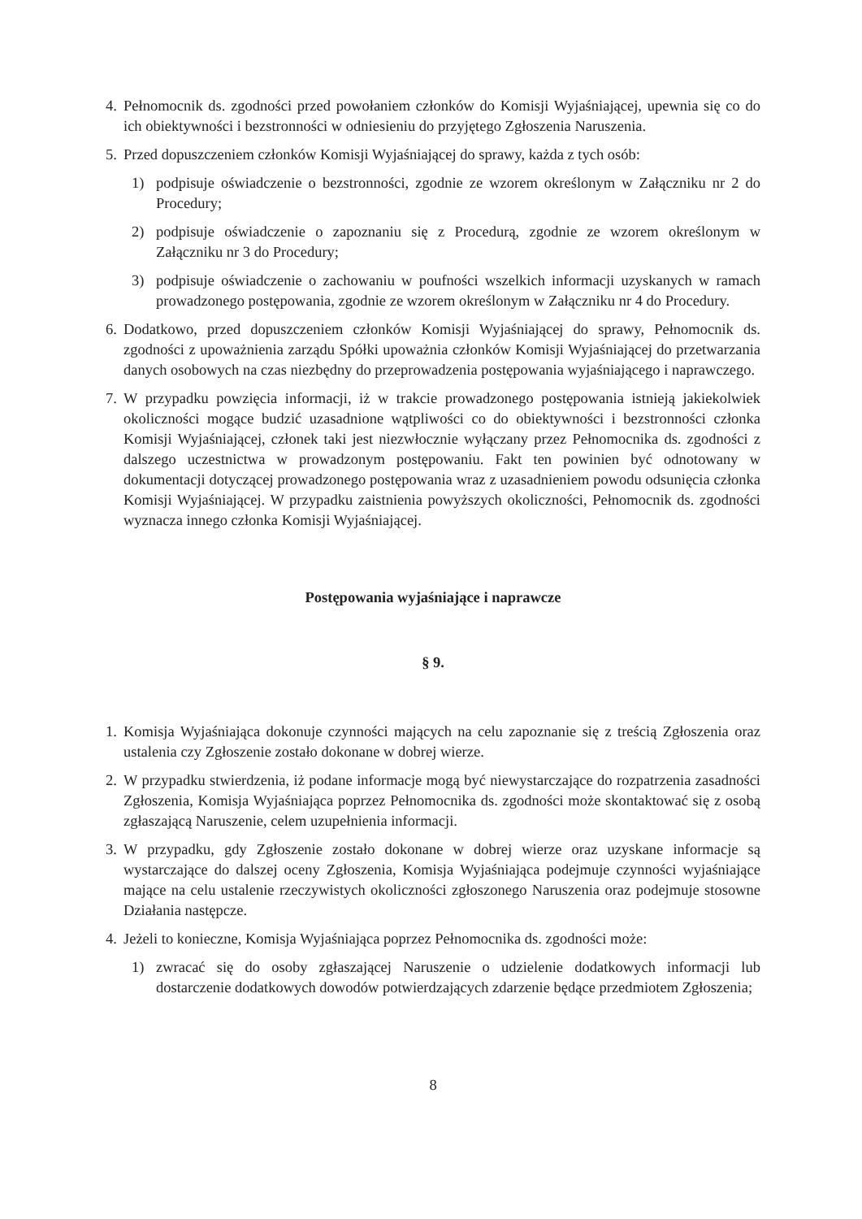4. Pełnomocnik ds. zgodności przed powołaniem członków do Komisji Wyjaśniającej, upewnia się co do ich obiektywności i bezstronności w odniesieniu do przyjętego Zgłoszenia Naruszenia.
5. Przed dopuszczeniem członków Komisji Wyjaśniającej do sprawy, każda z tych osób:
1) podpisuje oświadczenie o bezstronności, zgodnie ze wzorem określonym w Załączniku nr 2 do Procedury;
2) podpisuje oświadczenie o zapoznaniu się z Procedurą, zgodnie ze wzorem określonym w Załączniku nr 3 do Procedury;
3) podpisuje oświadczenie o zachowaniu w poufności wszelkich informacji uzyskanych w ramach prowadzonego postępowania, zgodnie ze wzorem określonym w Załączniku nr 4 do Procedury.
6. Dodatkowo, przed dopuszczeniem członków Komisji Wyjaśniającej do sprawy, Pełnomocnik ds. zgodności z upoważnienia zarządu Spółki upoważnia członków Komisji Wyjaśniającej do przetwarzania danych osobowych na czas niezbędny do przeprowadzenia postępowania wyjaśniającego i naprawczego.
7. W przypadku powzięcia informacji, iż w trakcie prowadzonego postępowania istnieją jakiekolwiek okoliczności mogące budzić uzasadnione wątpliwości co do obiektywności i bezstronności członka Komisji Wyjaśniającej, członek taki jest niezwłocznie wyłączany przez Pełnomocnika ds. zgodności z dalszego uczestnictwa w prowadzonym postępowaniu. Fakt ten powinien być odnotowany w dokumentacji dotyczącej prowadzonego postępowania wraz z uzasadnieniem powodu odsunięcia członka Komisji Wyjaśniającej. W przypadku zaistnienia powyższych okoliczności, Pełnomocnik ds. zgodności wyznacza innego członka Komisji Wyjaśniającej.
Postępowania wyjaśniające i naprawcze
§ 9.
1. Komisja Wyjaśniająca dokonuje czynności mających na celu zapoznanie się z treścią Zgłoszenia oraz ustalenia czy Zgłoszenie zostało dokonane w dobrej wierze.
2. W przypadku stwierdzenia, iż podane informacje mogą być niewystarczające do rozpatrzenia zasadności Zgłoszenia, Komisja Wyjaśniająca poprzez Pełnomocnika ds. zgodności może skontaktować się z osobą zgłaszającą Naruszenie, celem uzupełnienia informacji.
3. W przypadku, gdy Zgłoszenie zostało dokonane w dobrej wierze oraz uzyskane informacje są wystarczające do dalszej oceny Zgłoszenia, Komisja Wyjaśniająca podejmuje czynności wyjaśniające mające na celu ustalenie rzeczywistych okoliczności zgłoszonego Naruszenia oraz podejmuje stosowne Działania następcze.
4. Jeżeli to konieczne, Komisja Wyjaśniająca poprzez Pełnomocnika ds. zgodności może:
1) zwracać się do osoby zgłaszającej Naruszenie o udzielenie dodatkowych informacji lub dostarczenie dodatkowych dowodów potwierdzających zdarzenie będące przedmiotem Zgłoszenia;
8